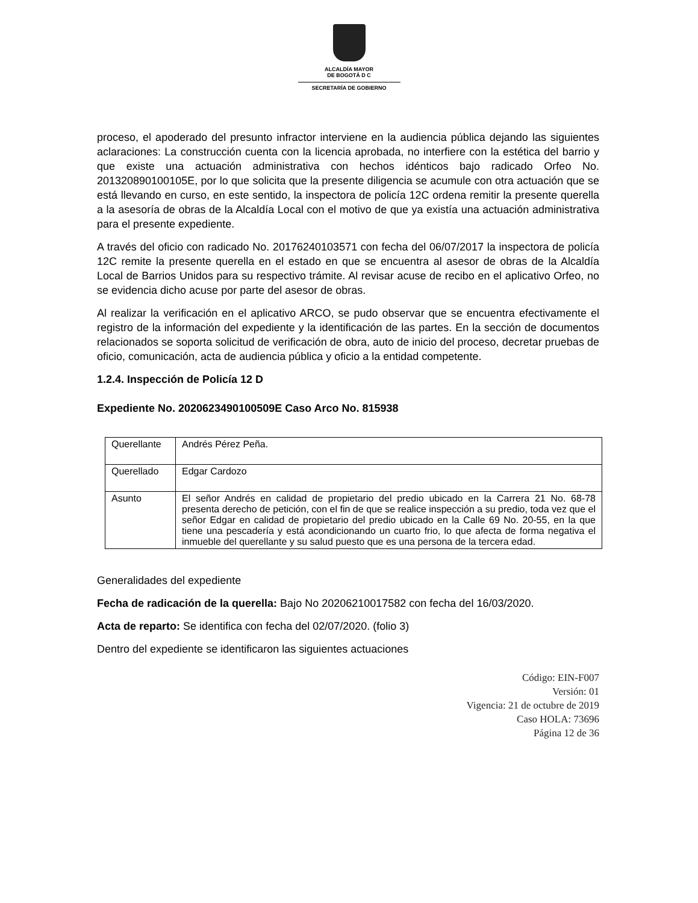ALCALDÍA MAYOR
DE BOGOTÁ D C
SECRETARÍA DE GOBIERNO
proceso, el apoderado del presunto infractor interviene en la audiencia pública dejando las siguientes aclaraciones: La construcción cuenta con la licencia aprobada, no interfiere con la estética del barrio y que existe una actuación administrativa con hechos idénticos bajo radicado Orfeo No. 201320890100105E, por lo que solicita que la presente diligencia se acumule con otra actuación que se está llevando en curso, en este sentido, la inspectora de policía 12C ordena remitir la presente querella a la asesoría de obras de la Alcaldía Local con el motivo de que ya existía una actuación administrativa para el presente expediente.
A través del oficio con radicado No. 20176240103571 con fecha del 06/07/2017 la inspectora de policía 12C remite la presente querella en el estado en que se encuentra al asesor de obras de la Alcaldía Local de Barrios Unidos para su respectivo trámite. Al revisar acuse de recibo en el aplicativo Orfeo, no se evidencia dicho acuse por parte del asesor de obras.
Al realizar la verificación en el aplicativo ARCO, se pudo observar que se encuentra efectivamente el registro de la información del expediente y la identificación de las partes. En la sección de documentos relacionados se soporta solicitud de verificación de obra, auto de inicio del proceso, decretar pruebas de oficio, comunicación, acta de audiencia pública y oficio a la entidad competente.
1.2.4. Inspección de Policía 12 D
Expediente No. 2020623490100509E Caso Arco No. 815938
| Querellante | Andrés Pérez Peña. |
| Querellado | Edgar Cardozo |
| Asunto | El señor Andrés en calidad de propietario del predio ubicado en la Carrera 21 No. 68-78 presenta derecho de petición, con el fin de que se realice inspección a su predio, toda vez que el señor Edgar en calidad de propietario del predio ubicado en la Calle 69 No. 20-55, en la que tiene una pescadería y está acondicionando un cuarto frio, lo que afecta de forma negativa el inmueble del querellante y su salud puesto que es una persona de la tercera edad. |
Generalidades del expediente
Fecha de radicación de la querella: Bajo No 20206210017582 con fecha del 16/03/2020.
Acta de reparto: Se identifica con fecha del 02/07/2020. (folio 3)
Dentro del expediente se identificaron las siguientes actuaciones
Código: EIN-F007
Versión: 01
Vigencia: 21 de octubre de 2019
Caso HOLA: 73696
Página 12 de 36